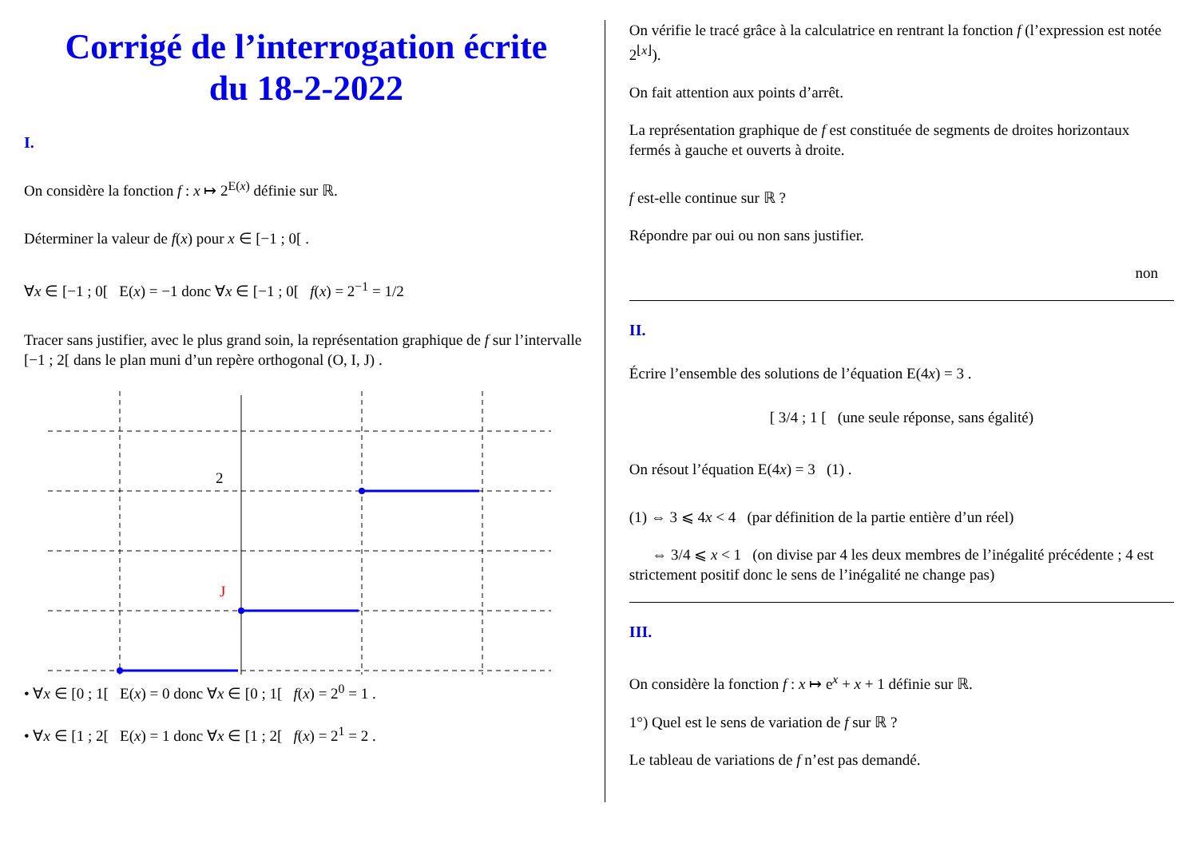Corrigé de l’interrogation écrite
du 18-2-2022
I.
On considère la fonction f : x ↦ 2<sup>E(x)</sup> définie sur ℝ.
Déterminer la valeur de f(x) pour x ∈ [−1 ; 0[ .
∀x ∈ [−1 ; 0[ E(x) = −1 donc ∀x ∈ [−1 ; 0[ f(x) = 2<sup>−1</sup> = 1/2
Tracer sans justifier, avec le plus grand soin, la représentation graphique de f sur l’intervalle [−1 ; 2[ dans le plan muni d’un repère orthogonal (O, I, J) .
2
J
• ∀x ∈ [0 ; 1[ E(x) = 0 donc ∀x ∈ [0 ; 1[ f(x) = 2<sup>0</sup> = 1 .
• ∀x ∈ [1 ; 2[ E(x) = 1 donc ∀x ∈ [1 ; 2[ f(x) = 2<sup>1</sup> = 2 .
On vérifie le tracé grâce à la calculatrice en rentrant la fonction f (l’expression est notée 2<sup>⌊x⌋</sup>).
On fait attention aux points d’arrêt.
La représentation graphique de f est constituée de segments de droites horizontaux fermés à gauche et ouverts à droite.
f est-elle continue sur ℝ ?
Répondre par oui ou non sans justifier.
non
II.
Écrire l’ensemble des solutions de l’équation E(4x) = 3 .
[ 3/4 ; 1 [ (une seule réponse, sans égalité)
On résout l’équation E(4x) = 3 (1) .
(1) ⇔ 3 ⩽ 4x < 4 (par définition de la partie entière d’un réel)
⇔ 3/4 ⩽ x < 1 (on divise par 4 les deux membres de l’inégalité précédente ; 4 est strictement positif donc le sens de l’inégalité ne change pas)
III.
On considère la fonction f : x ↦ e<sup>x</sup> + x + 1 définie sur ℝ.
1°) Quel est le sens de variation de f sur ℝ ?
Le tableau de variations de f n’est pas demandé.